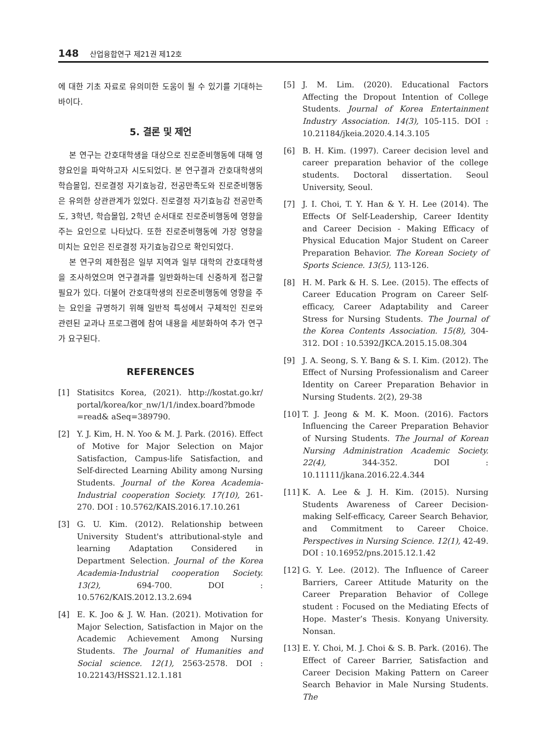148 산업융합연구 제21권 제12호
에 대한 기초 자료로 유의미한 도움이 될 수 있기를 기대하는 바이다.
5. 결론 및 제언
본 연구는 간호대학생을 대상으로 진로준비행동에 대해 영향요인을 파악하고자 시도되었다. 본 연구결과 간호대학생의 학습몰입, 진로결정 자기효능감, 전공만족도와 진로준비행동은 유의한 상관관계가 있었다. 진로결정 자기효능감 전공만족도, 3학년, 학습몰입, 2학년 순서대로 진로준비행동에 영향을 주는 요인으로 나타났다. 또한 진로준비행동에 가장 영향을 미치는 요인은 진로결정 자기효능감으로 확인되었다.
본 연구의 제한점은 일부 지역과 일부 대학의 간호대학생을 조사하였으며 연구결과를 일반화하는데 신중하게 접근할 필요가 있다. 더불어 간호대학생의 진로준비행동에 영향을 주는 요인을 규명하기 위해 일반적 특성에서 구체적인 진로와 관련된 교과나 프로그램에 참여 내용을 세분화하여 추가 연구가 요구된다.
REFERENCES
[1] Statisitcs Korea, (2021). http://kostat.go.kr/ portal/korea/kor_nw/1/1/index.board?bmode =read& aSeq=389790.
[2] Y. J. Kim, H. N. Yoo & M. J. Park. (2016). Effect of Motive for Major Selection on Major Satisfaction, Campus-life Satisfaction, and Self-directed Learning Ability among Nursing Students. Journal of the Korea Academia-Industrial cooperation Society. 17(10), 261-270. DOI : 10.5762/KAIS.2016.17.10.261
[3] G. U. Kim. (2012). Relationship between University Student's attributional-style and learning Adaptation Considered in Department Selection. Journal of the Korea Academia-Industrial cooperation Society. 13(2), 694-700. DOI : 10.5762/KAIS.2012.13.2.694
[4] E. K. Joo & J. W. Han. (2021). Motivation for Major Selection, Satisfaction in Major on the Academic Achievement Among Nursing Students. The Journal of Humanities and Social science. 12(1), 2563-2578. DOI : 10.22143/HSS21.12.1.181
[5] J. M. Lim. (2020). Educational Factors Affecting the Dropout Intention of College Students. Journal of Korea Entertainment Industry Association. 14(3), 105-115. DOI : 10.21184/jkeia.2020.4.14.3.105
[6] B. H. Kim. (1997). Career decision level and career preparation behavior of the college students. Doctoral dissertation. Seoul University, Seoul.
[7] J. I. Choi, T. Y. Han & Y. H. Lee (2014). The Effects Of Self-Leadership, Career Identity and Career Decision - Making Efficacy of Physical Education Major Student on Career Preparation Behavior. The Korean Society of Sports Science. 13(5), 113-126.
[8] H. M. Park & H. S. Lee. (2015). The effects of Career Education Program on Career Self-efficacy, Career Adaptability and Career Stress for Nursing Students. The Journal of the Korea Contents Association. 15(8), 304-312. DOI : 10.5392/JKCA.2015.15.08.304
[9] J. A. Seong, S. Y. Bang & S. I. Kim. (2012). The Effect of Nursing Professionalism and Career Identity on Career Preparation Behavior in Nursing Students. 2(2), 29-38
[10] T. J. Jeong & M. K. Moon. (2016). Factors Influencing the Career Preparation Behavior of Nursing Students. The Journal of Korean Nursing Administration Academic Society. 22(4), 344-352. DOI : 10.11111/jkana.2016.22.4.344
[11] K. A. Lee & J. H. Kim. (2015). Nursing Students Awareness of Career Decision-making Self-efficacy, Career Search Behavior, and Commitment to Career Choice. Perspectives in Nursing Science. 12(1), 42-49. DOI : 10.16952/pns.2015.12.1.42
[12] G. Y. Lee. (2012). The Influence of Career Barriers, Career Attitude Maturity on the Career Preparation Behavior of College student : Focused on the Mediating Efects of Hope. Master’s Thesis. Konyang University. Nonsan.
[13] E. Y. Choi, M. J. Choi & S. B. Park. (2016). The Effect of Career Barrier, Satisfaction and Career Decision Making Pattern on Career Search Behavior in Male Nursing Students. The